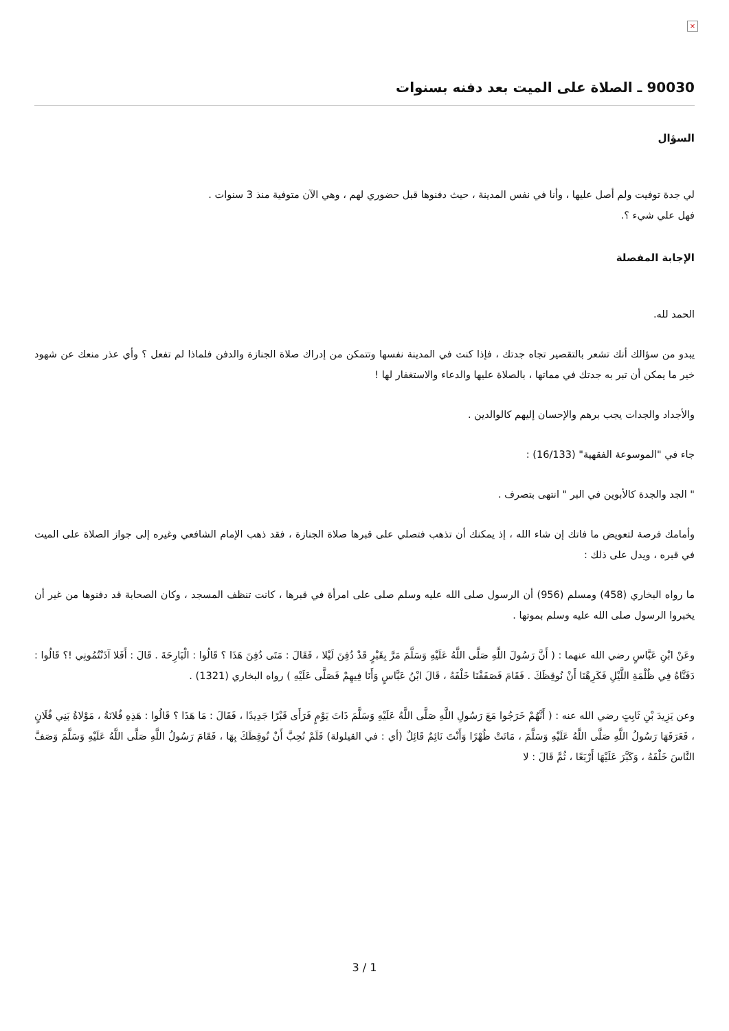×
90030 ـ الصلاة على الميت بعد دفنه بسنوات
السؤال
لي جدة توفيت ولم أصل عليها ، وأنا في نفس المدينة ، حيث دفنوها قبل حضوري لهم ، وهي الآن متوفية منذ 3 سنوات .
فهل علي شيء ؟.
الإجابة المفصلة
الحمد لله.
يبدو من سؤالك أنك تشعر بالتقصير تجاه جدتك ، فإذا كنت في المدينة نفسها وتتمكن من إدراك صلاة الجنازة والدفن فلماذا لم تفعل ؟ وأي عذر منعك عن شهود خير ما يمكن أن تبر به جدتك في مماتها ، بالصلاة عليها والدعاء والاستغفار لها !
والأجداد والجدات يجب برهم والإحسان إليهم كالوالدين .
جاء في "الموسوعة الفقهية" (16/133) :
" الجد والجدة كالأبوين في البر " انتهى بتصرف .
وأمامك فرصة لتعويض ما فاتك إن شاء الله ، إذ يمكنك أن تذهب فتصلي على قبرها صلاة الجنازة ، فقد ذهب الإمام الشافعي وغيره إلى جواز الصلاة على الميت في قبره ، ويدل على ذلك :
ما رواه البخاري (458) ومسلم (956) أن الرسول صلى الله عليه وسلم صلى على امرأة في قبرها ، كانت تنظف المسجد ، وكان الصحابة قد دفنوها من غير أن يخبروا الرسول صلى الله عليه وسلم بموتها .
وعَنْ ابْنِ عَبَّاسٍ رضي الله عنهما : ( أَنَّ رَسُولَ اللَّهِ صَلَّى اللَّهُ عَلَيْهِ وَسَلَّمَ مَرَّ بِقَبْرٍ قَدْ دُفِنَ لَيْلا ، فَقَالَ : مَتَى دُفِنَ هَذَا ؟ قَالُوا : الْبَارِحَةَ . قَالَ : أَفَلا آذَنْتُمُونِي !؟ قَالُوا : دَفَنَّاهُ فِي ظُلْمَةِ اللَّيْلِ فَكَرِهْنَا أَنْ نُوقِظَكَ . فَقَامَ فَصَفَفْنَا خَلْفَهُ ، قَالَ ابْنُ عَبَّاسٍ وَأَنَا فِيهِمْ فَصَلَّى عَلَيْهِ ) رواه البخاري (1321) .
وعن يَزِيدَ بْنِ ثَابِتٍ رضي الله عنه : ( أَنَّهُمْ خَرَجُوا مَعَ رَسُولِ اللَّهِ صَلَّى اللَّهُ عَلَيْهِ وَسَلَّمَ ذَاتَ يَوْمٍ فَرَأَى قَبْرًا جَدِيدًا ، فَقَالَ : مَا هَذَا ؟ قَالُوا : هَذِهِ فُلانَةُ ، مَوْلاةُ بَنِي فُلَانٍ ، فَعَرَفَهَا رَسُولُ اللَّهِ صَلَّى اللَّهُ عَلَيْهِ وَسَلَّمَ ، مَاتَتْ ظُهْرًا وَأَنْتَ نَائِمٌ قَائِلٌ (أي : في القيلولة) فَلَمْ نُحِبَّ أَنْ نُوقِظَكَ بِهَا ، فَقَامَ رَسُولُ اللَّهِ صَلَّى اللَّهُ عَلَيْهِ وَسَلَّمَ وَصَفَّ النَّاسَ خَلْفَهُ ، وَكَبَّرَ عَلَيْهَا أَرْبَعًا ، ثُمَّ قَالَ : لا
3 / 1